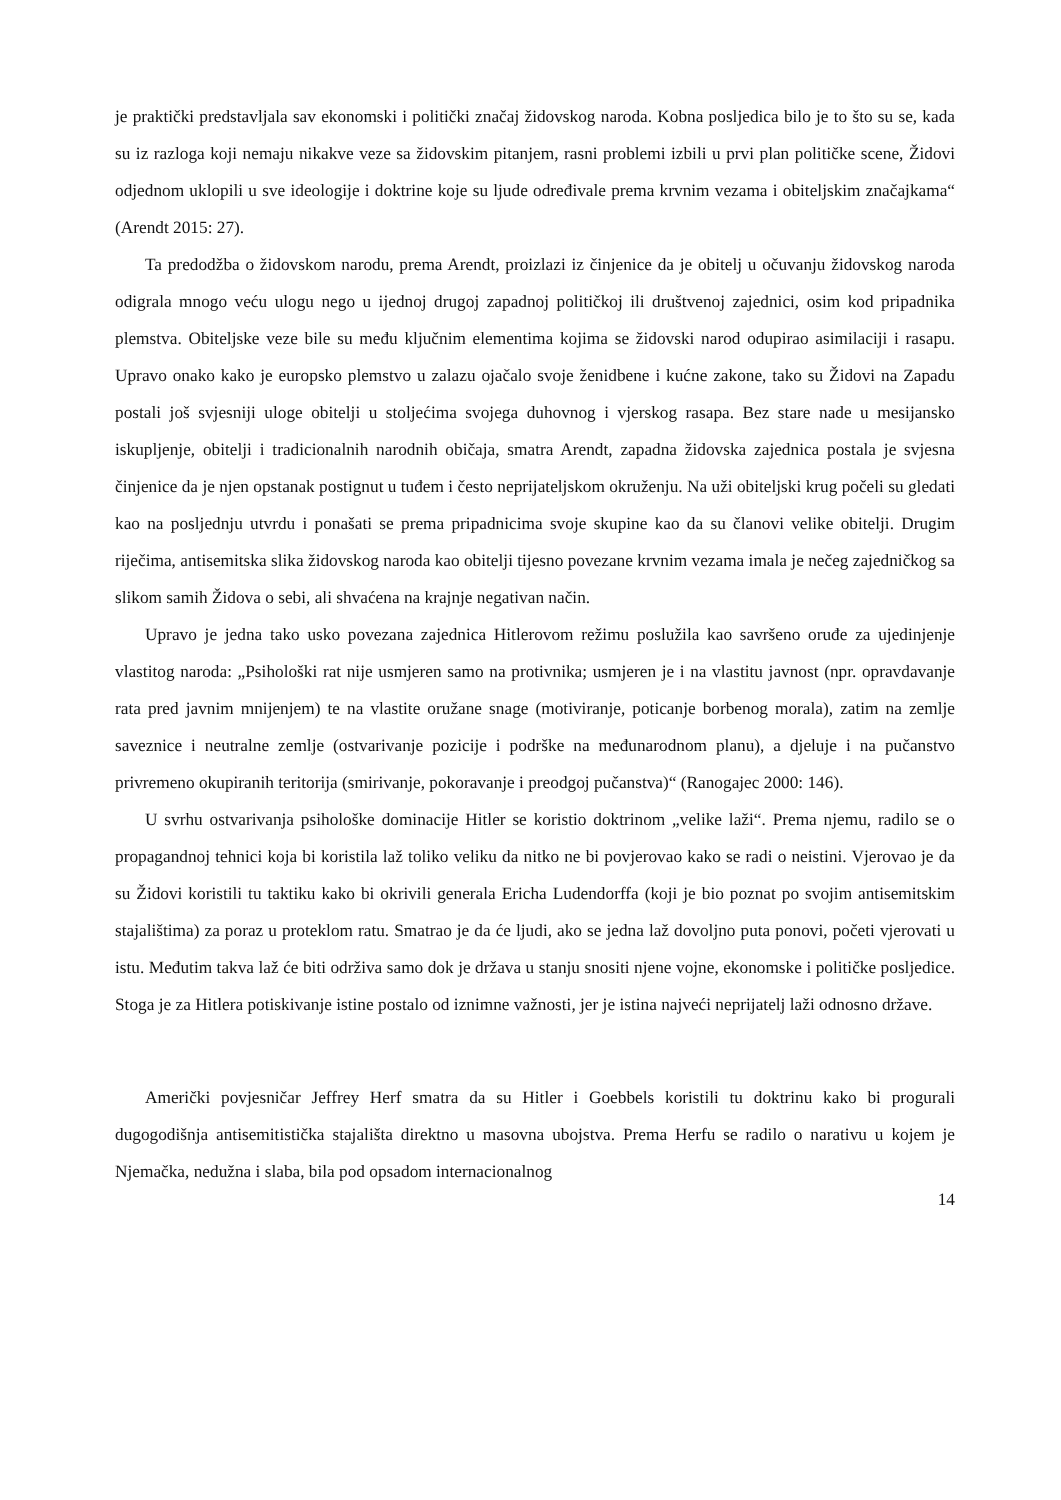je praktički predstavljala sav ekonomski i politički značaj židovskog naroda. Kobna posljedica bilo je to što su se, kada su iz razloga koji nemaju nikakve veze sa židovskim pitanjem, rasni problemi izbili u prvi plan političke scene, Židovi odjednom uklopili u sve ideologije i doktrine koje su ljude određivale prema krvnim vezama i obiteljskim značajkama“ (Arendt 2015: 27).
Ta predodžba o židovskom narodu, prema Arendt, proizlazi iz činjenice da je obitelj u očuvanju židovskog naroda odigrala mnogo veću ulogu nego u ijednoj drugoj zapadnoj političkoj ili društvenoj zajednici, osim kod pripadnika plemstva. Obiteljske veze bile su među ključnim elementima kojima se židovski narod odupirao asimilaciji i rasapu. Upravo onako kako je europsko plemstvo u zalazu ojačalo svoje ženidbene i kućne zakone, tako su Židovi na Zapadu postali još svjesniji uloge obitelji u stoljećima svojega duhovnog i vjerskog rasapa. Bez stare nade u mesijansko iskupljenje, obitelji i tradicionalnih narodnih običaja, smatra Arendt, zapadna židovska zajednica postala je svjesna činjenice da je njen opstanak postignut u tuđem i često neprijateljskom okruženju. Na uži obiteljski krug počeli su gledati kao na posljednju utvrdu i ponašati se prema pripadnicima svoje skupine kao da su članovi velike obitelji. Drugim riječima, antisemitska slika židovskog naroda kao obitelji tijesno povezane krvnim vezama imala je nečeg zajedničkog sa slikom samih Židova o sebi, ali shvaćena na krajnje negativan način.
Upravo je jedna tako usko povezana zajednica Hitlerovom režimu poslužila kao savršeno oruđe za ujedinjenje vlastitog naroda: „Psihološki rat nije usmjeren samo na protivnika; usmjeren je i na vlastitu javnost (npr. opravdavanje rata pred javnim mnijenjem) te na vlastite oružane snage (motiviranje, poticanje borbenog morala), zatim na zemlje saveznice i neutralne zemlje (ostvarivanje pozicije i podrške na međunarodnom planu), a djeluje i na pučanstvo privremeno okupiranih teritorija (smirivanje, pokoravanje i preodgoj pučanstva)“ (Ranogajec 2000: 146).
U svrhu ostvarivanja psihološke dominacije Hitler se koristio doktrinom „velike laži“. Prema njemu, radilo se o propagandnoj tehnici koja bi koristila laž toliko veliku da nitko ne bi povjerovao kako se radi o neistini. Vjerovao je da su Židovi koristili tu taktiku kako bi okrivili generala Ericha Ludendorffa (koji je bio poznat po svojim antisemitskim stajalištima) za poraz u proteklom ratu. Smatrao je da će ljudi, ako se jedna laž dovoljno puta ponovi, početi vjerovati u istu. Međutim takva laž će biti održiva samo dok je država u stanju snositi njene vojne, ekonomske i političke posljedice. Stoga je za Hitlera potiskivanje istine postalo od iznimne važnosti, jer je istina najveći neprijatelj laži odnosno države.
Američki povjesničar Jeffrey Herf smatra da su Hitler i Goebbels koristili tu doktrinu kako bi progurali dugogodišnja antisemitistička stajališta direktno u masovna ubojstva. Prema Herfu se radilo o narativu u kojem je Njemačka, nedužna i slaba, bila pod opsadom internacionalnog
14